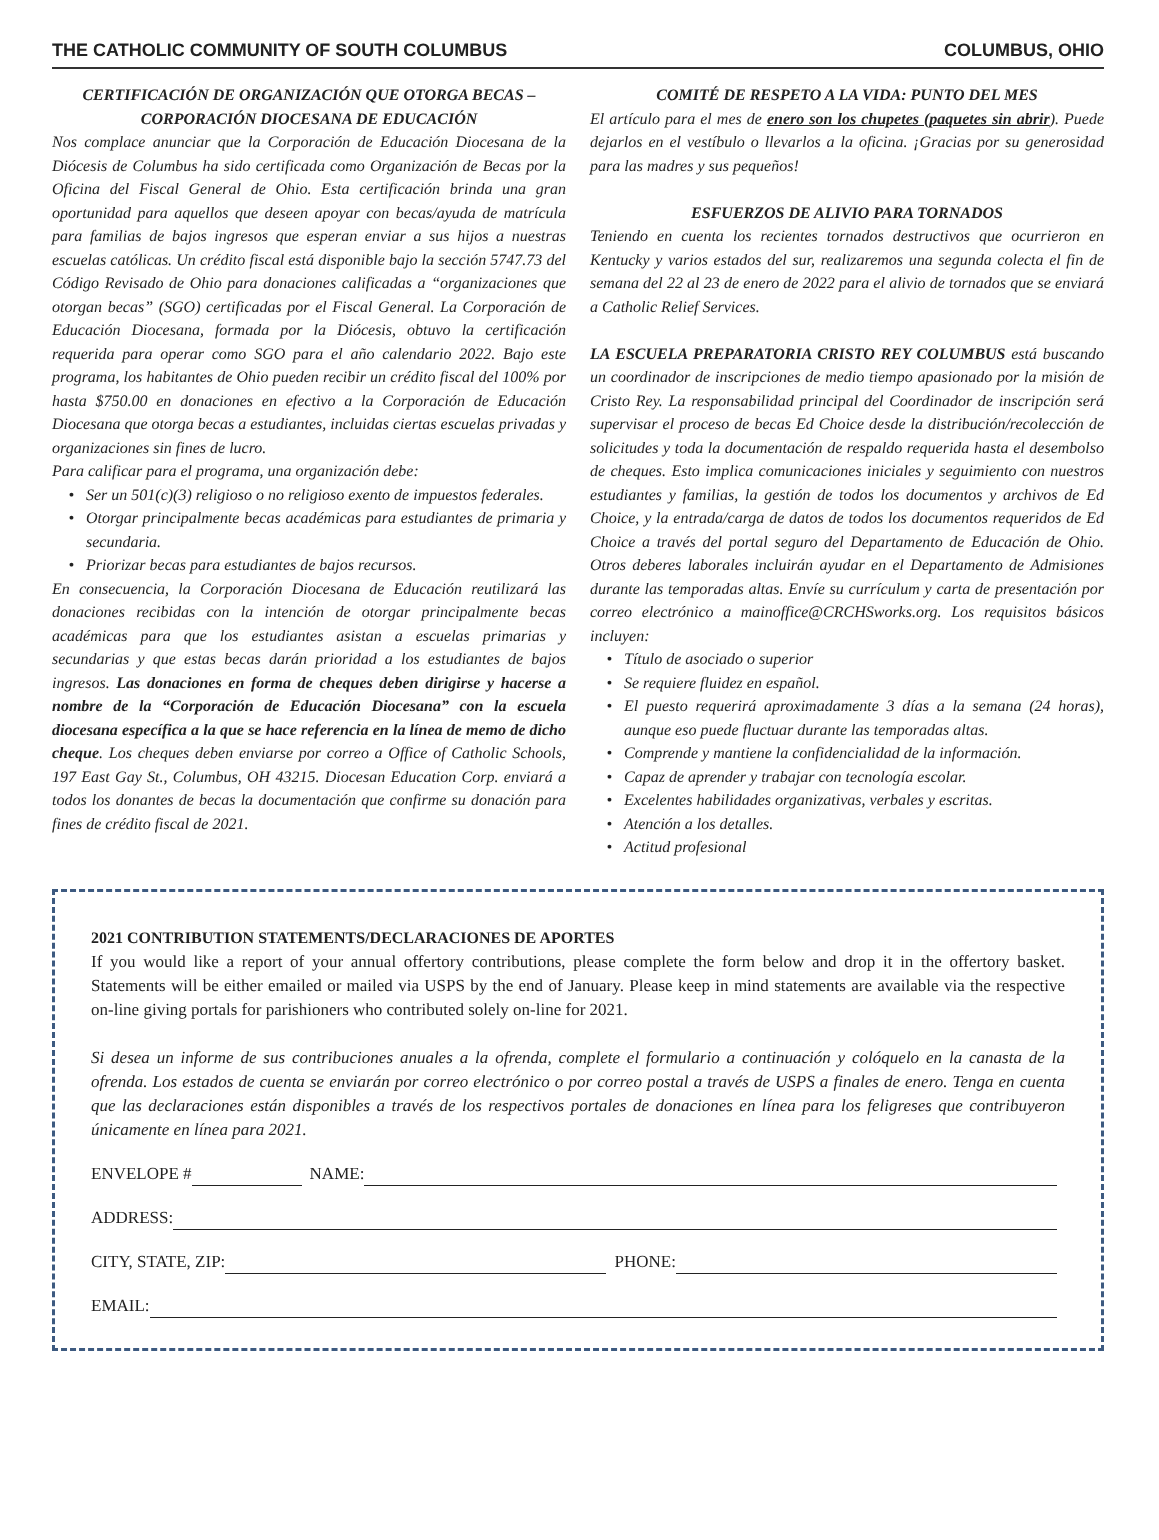THE CATHOLIC COMMUNITY OF SOUTH COLUMBUS COLUMBUS, OHIO
CERTIFICACIÓN DE ORGANIZACIÓN QUE OTORGA BECAS – CORPORACIÓN DIOCESANA DE EDUCACIÓN
Nos complace anunciar que la Corporación de Educación Diocesana de la Diócesis de Columbus ha sido certificada como Organización de Becas por la Oficina del Fiscal General de Ohio. Esta certificación brinda una gran oportunidad para aquellos que deseen apoyar con becas/ayuda de matrícula para familias de bajos ingresos que esperan enviar a sus hijos a nuestras escuelas católicas. Un crédito fiscal está disponible bajo la sección 5747.73 del Código Revisado de Ohio para donaciones calificadas a “organizaciones que otorgan becas” (SGO) certificadas por el Fiscal General. La Corporación de Educación Diocesana, formada por la Diócesis, obtuvo la certificación requerida para operar como SGO para el año calendario 2022. Bajo este programa, los habitantes de Ohio pueden recibir un crédito fiscal del 100% por hasta $750.00 en donaciones en efectivo a la Corporación de Educación Diocesana que otorga becas a estudiantes, incluidas ciertas escuelas privadas y organizaciones sin fines de lucro.
Para calificar para el programa, una organización debe:
Ser un 501(c)(3) religioso o no religioso exento de impuestos federales.
Otorgar principalmente becas académicas para estudiantes de primaria y secundaria.
Priorizar becas para estudiantes de bajos recursos.
En consecuencia, la Corporación Diocesana de Educación reutilizará las donaciones recibidas con la intención de otorgar principalmente becas académicas para que los estudiantes asistan a escuelas primarias y secundarias y que estas becas darán prioridad a los estudiantes de bajos ingresos. Las donaciones en forma de cheques deben dirigirse y hacerse a nombre de la “Corporación de Educación Diocesana” con la escuela diocesana específica a la que se hace referencia en la línea de memo de dicho cheque. Los cheques deben enviarse por correo a Office of Catholic Schools, 197 East Gay St., Columbus, OH 43215. Diocesan Education Corp. enviará a todos los donantes de becas la documentación que confirme su donación para fines de crédito fiscal de 2021.
COMITÉ DE RESPETO A LA VIDA: PUNTO DEL MES
El artículo para el mes de enero son los chupetes (paquetes sin abrir). Puede dejarlos en el vestíbulo o llevarlos a la oficina. ¡Gracias por su generosidad para las madres y sus pequeños!
ESFUERZOS DE ALIVIO PARA TORNADOS
Teniendo en cuenta los recientes tornados destructivos que ocurrieron en Kentucky y varios estados del sur, realizaremos una segunda colecta el fin de semana del 22 al 23 de enero de 2022 para el alivio de tornados que se enviará a Catholic Relief Services.
LA ESCUELA PREPARATORIA CRISTO REY COLUMBUS está buscando un coordinador de inscripciones de medio tiempo apasionado por la misión de Cristo Rey. La responsabilidad principal del Coordinador de inscripción será supervisar el proceso de becas Ed Choice desde la distribución/recolección de solicitudes y toda la documentación de respaldo requerida hasta el desembolso de cheques. Esto implica comunicaciones iniciales y seguimiento con nuestros estudiantes y familias, la gestión de todos los documentos y archivos de Ed Choice, y la entrada/carga de datos de todos los documentos requeridos de Ed Choice a través del portal seguro del Departamento de Educación de Ohio. Otros deberes laborales incluirán ayudar en el Departamento de Admisiones durante las temporadas altas. Envíe su currículum y carta de presentación por correo electrónico a mainoffice@CRCHSworks.org. Los requisitos básicos incluyen:
Título de asociado o superior
Se requiere fluidez en español.
El puesto requerirá aproximadamente 3 días a la semana (24 horas), aunque eso puede fluctuar durante las temporadas altas.
Comprende y mantiene la confidencialidad de la información.
Capaz de aprender y trabajar con tecnología escolar.
Excelentes habilidades organizativas, verbales y escritas.
Atención a los detalles.
Actitud profesional
2021 CONTRIBUTION STATEMENTS/DECLARACIONES DE APORTES
If you would like a report of your annual offertory contributions, please complete the form below and drop it in the offertory basket. Statements will be either emailed or mailed via USPS by the end of January. Please keep in mind statements are available via the respective on-line giving portals for parishioners who contributed solely on-line for 2021.
Si desea un informe de sus contribuciones anuales a la ofrenda, complete el formulario a continuación y colóquelo en la canasta de la ofrenda. Los estados de cuenta se enviarán por correo electrónico o por correo postal a través de USPS a finales de enero. Tenga en cuenta que las declaraciones están disponibles a través de los respectivos portales de donaciones en línea para los feligreses que contribuyeron únicamente en línea para 2021.
ENVELOPE # NAME:
ADDRESS:
CITY, STATE, ZIP: PHONE:
EMAIL: